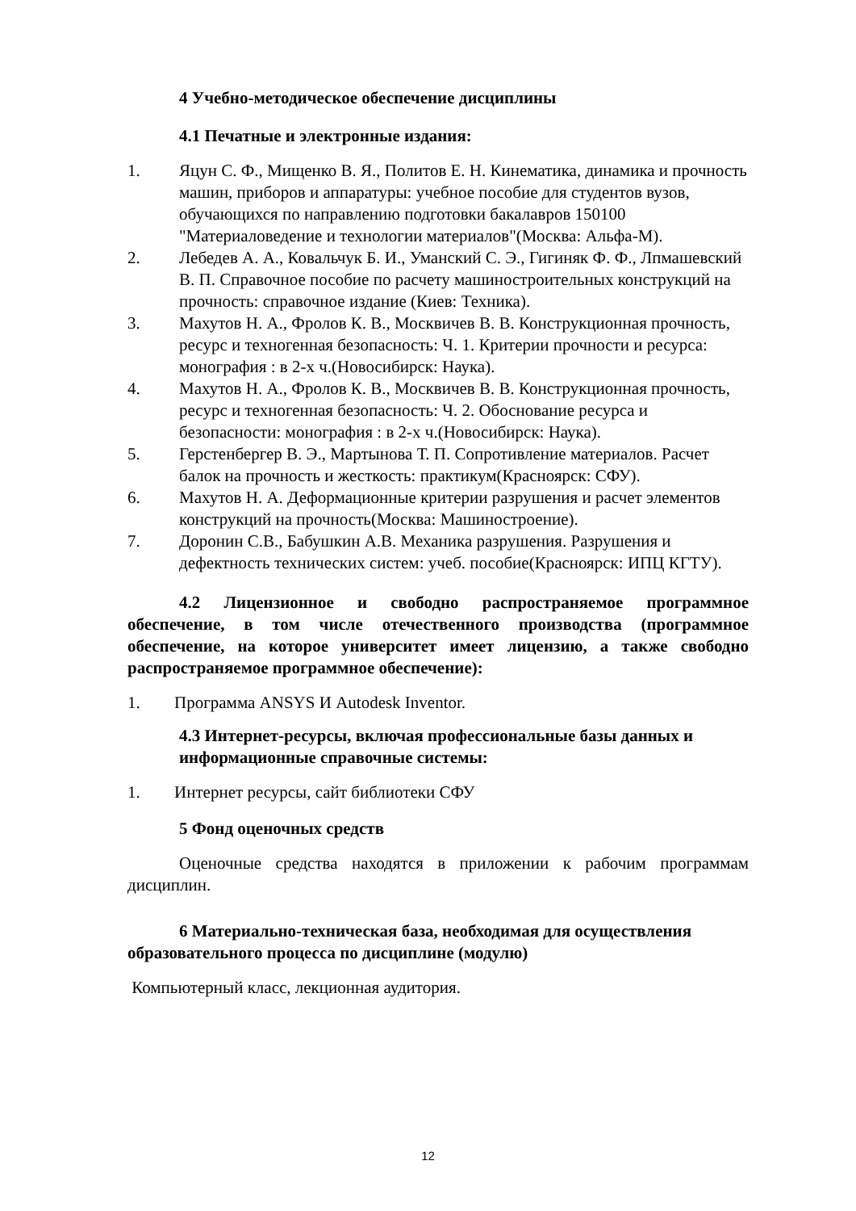4 Учебно-методическое обеспечение дисциплины
4.1 Печатные и электронные издания:
1. Яцун С. Ф., Мищенко В. Я., Политов Е. Н. Кинематика, динамика и прочность машин, приборов и аппаратуры: учебное пособие для студентов вузов, обучающихся по направлению подготовки бакалавров 150100 "Материаловедение и технологии материалов"(Москва: Альфа-М).
2. Лебедев А. А., Ковальчук Б. И., Уманский С. Э., Гигиняк Ф. Ф., Лпмашевский В. П. Справочное пособие по расчету машиностроительных конструкций на прочность: справочное издание (Киев: Техника).
3. Махутов Н. А., Фролов К. В., Москвичев В. В. Конструкционная прочность, ресурс и техногенная безопасность: Ч. 1. Критерии прочности и ресурса: монография : в 2-х ч.(Новосибирск: Наука).
4. Махутов Н. А., Фролов К. В., Москвичев В. В. Конструкционная прочность, ресурс и техногенная безопасность: Ч. 2. Обоснование ресурса и безопасности: монография : в 2-х ч.(Новосибирск: Наука).
5. Герстенбергер В. Э., Мартынова Т. П. Сопротивление материалов. Расчет балок на прочность и жесткость: практикум(Красноярск: СФУ).
6. Махутов Н. А. Деформационные критерии разрушения и расчет элементов конструкций на прочность(Москва: Машиностроение).
7. Доронин С.В., Бабушкин А.В. Механика разрушения. Разрушения и дефектность технических систем: учеб. пособие(Красноярск: ИПЦ КГТУ).
4.2 Лицензионное и свободно распространяемое программное обеспечение, в том числе отечественного производства (программное обеспечение, на которое университет имеет лицензию, а также свободно распространяемое программное обеспечение):
1. Программа ANSYS И Autodesk Inventor.
4.3 Интернет-ресурсы, включая профессиональные базы данных и информационные справочные системы:
1. Интернет ресурсы, сайт библиотеки СФУ
5 Фонд оценочных средств
Оценочные средства находятся в приложении к рабочим программам дисциплин.
6 Материально-техническая база, необходимая для осуществления образовательного процесса по дисциплине (модулю)
Компьютерный класс, лекционная аудитория.
12